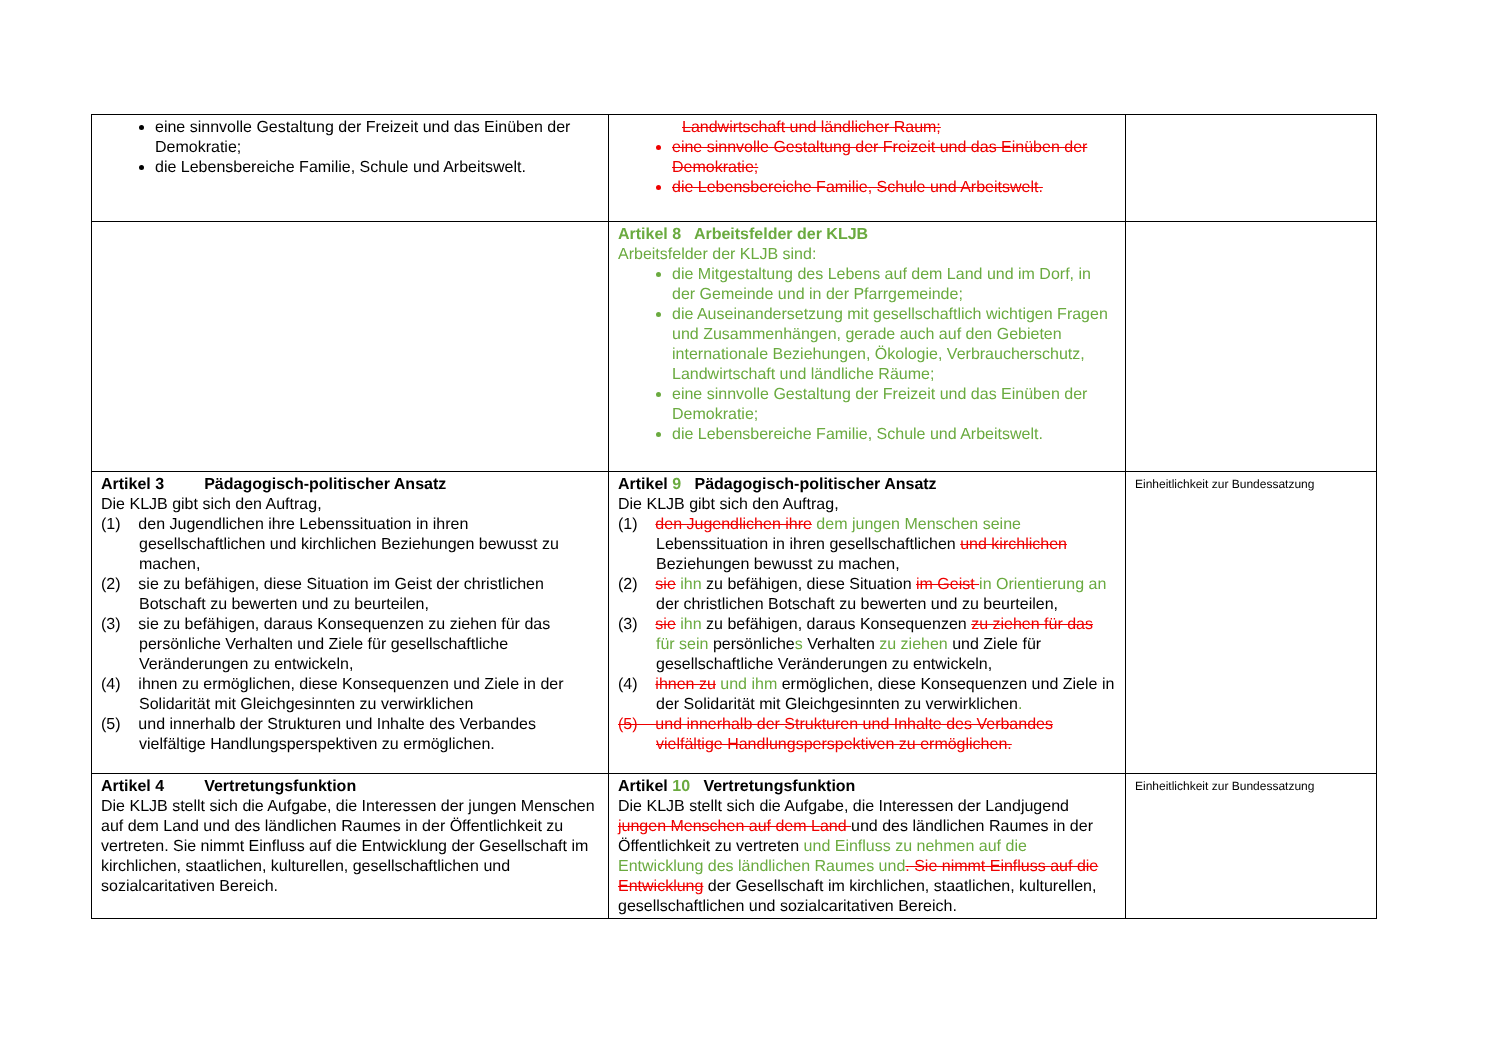| eine sinnvolle Gestaltung der Freizeit und das Einüben der Demokratie; die Lebensbereiche Familie, Schule und Arbeitswelt. | Landwirtschaft und ländlicher Raum; eine sinnvolle Gestaltung der Freizeit und das Einüben der Demokratie; die Lebensbereiche Familie, Schule und Arbeitswelt. | |
| | Artikel 8 Arbeitsfelder der KLJB Arbeitsfelder der KLJB sind: die Mitgestaltung des Lebens auf dem Land und im Dorf, in der Gemeinde und in der Pfarrgemeinde; die Auseinandersetzung mit gesellschaftlich wichtigen Fragen und Zusammenhängen, gerade auch auf den Gebieten internationale Beziehungen, Ökologie, Verbraucherschutz, Landwirtschaft und ländliche Räume; eine sinnvolle Gestaltung der Freizeit und das Einüben der Demokratie; die Lebensbereiche Familie, Schule und Arbeitswelt. | |
| Artikel 3 Pädagogisch-politischer Ansatz Die KLJB gibt sich den Auftrag, (1) den Jugendlichen ihre Lebenssituation in ihren gesellschaftlichen und kirchlichen Beziehungen bewusst zu machen, (2) sie zu befähigen, diese Situation im Geist der christlichen Botschaft zu bewerten und zu beurteilen, (3) sie zu befähigen, daraus Konsequenzen zu ziehen für das persönliche Verhalten und Ziele für gesellschaftliche Veränderungen zu entwickeln, (4) ihnen zu ermöglichen, diese Konsequenzen und Ziele in der Solidarität mit Gleichgesinnten zu verwirklichen (5) und innerhalb der Strukturen und Inhalte des Verbandes vielfältige Handlungsperspektiven zu ermöglichen. | Artikel 9 Pädagogisch-politischer Ansatz Die KLJB gibt sich den Auftrag, (1) den Jugendlichen ihre dem jungen Menschen seine Lebenssituation in ihren gesellschaftlichen und kirchlichen Beziehungen bewusst zu machen, (2) sie ihn zu befähigen, diese Situation im Geist in Orientierung an der christlichen Botschaft zu bewerten und zu beurteilen, (3) sie ihn zu befähigen, daraus Konsequenzen zu ziehen für das für sein persönliche s Verhalten zu ziehen und Ziele für gesellschaftliche Veränderungen zu entwickeln, (4) ihnen zu und ihm ermöglichen, diese Konsequenzen und Ziele in der Solidarität mit Gleichgesinnten zu verwirklichen . (5) und innerhalb der Strukturen und Inhalte des Verbandes vielfältige Handlungsperspektiven zu ermöglichen. | Einheitlichkeit zur Bundessatzung |
| Artikel 4 Vertretungsfunktion Die KLJB stellt sich die Aufgabe, die Interessen der jungen Menschen auf dem Land und des ländlichen Raumes in der Öffentlichkeit zu vertreten. Sie nimmt Einfluss auf die Entwicklung der Gesellschaft im kirchlichen, staatlichen, kulturellen, gesellschaftlichen und sozialcaritativen Bereich. | Artikel 10 Vertretungsfunktion Die KLJB stellt sich die Aufgabe, die Interessen der Landjugend jungen Menschen auf dem Land und des ländlichen Raumes in der Öffentlichkeit zu vertreten und Einfluss zu nehmen auf die Entwicklung des ländlichen Raumes und . Sie nimmt Einfluss auf die Entwicklung der Gesellschaft im kirchlichen, staatlichen, kulturellen, gesellschaftlichen und sozialcaritativen Bereich. | Einheitlichkeit zur Bundessatzung |